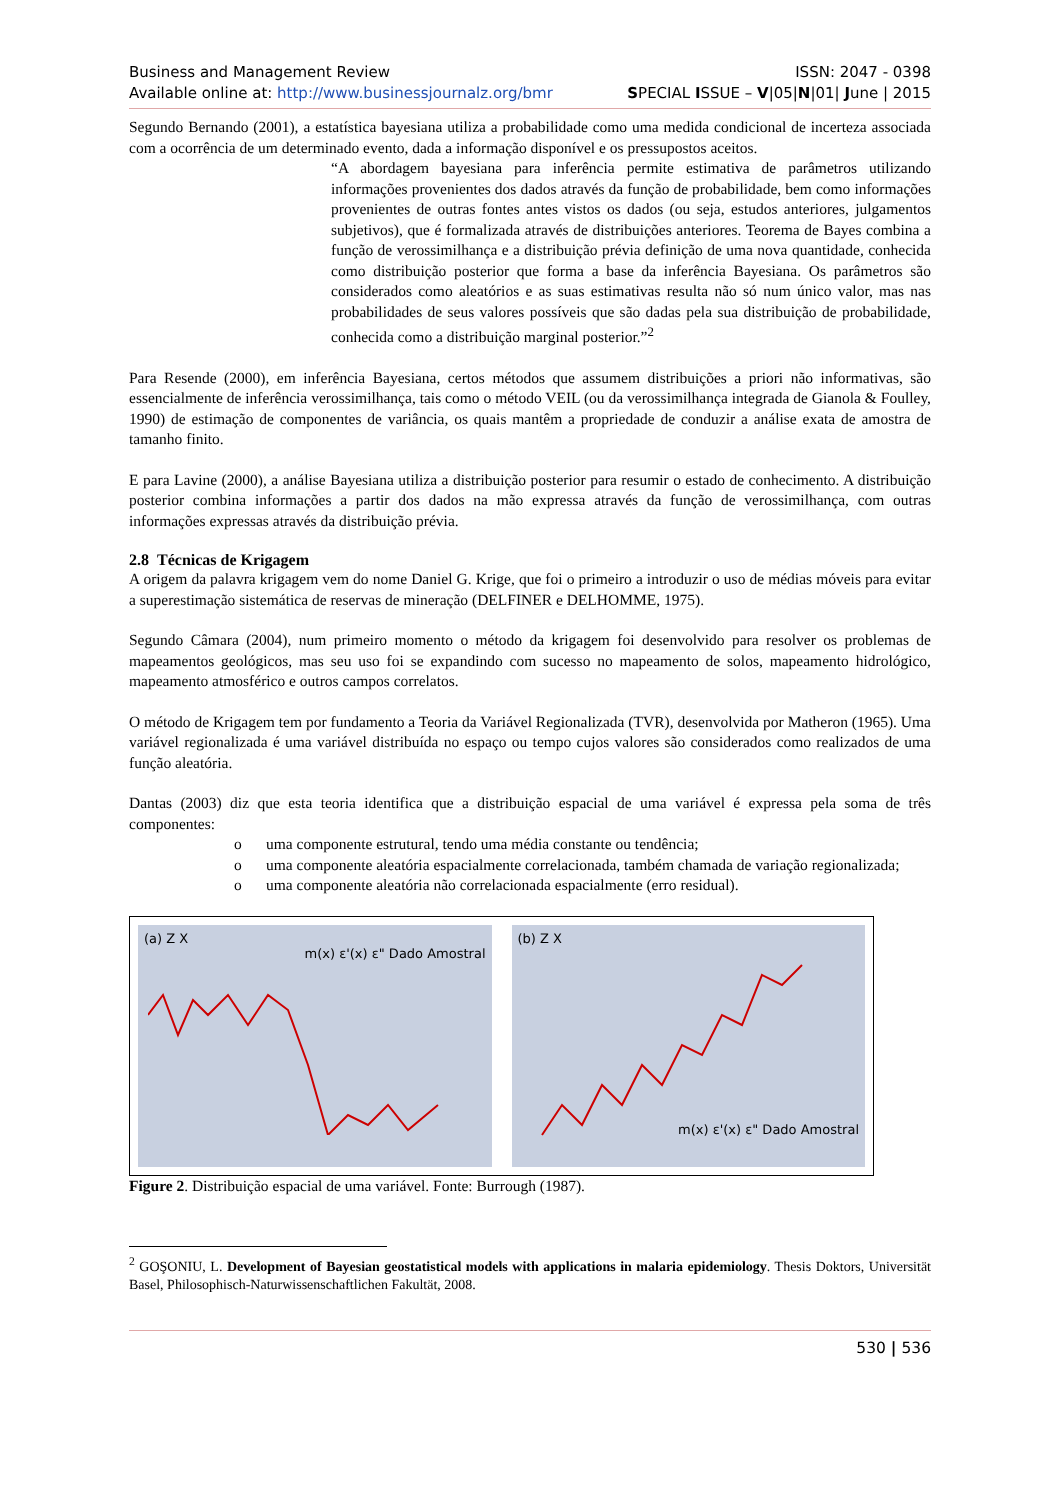Business and Management Review ISSN: 2047 - 0398
Available online at: http://www.businessjournalz.org/bmr SPECIAL ISSUE – V|05|N|01| June | 2015
Segundo Bernando (2001), a estatística bayesiana utiliza a probabilidade como uma medida condicional de incerteza associada com a ocorrência de um determinado evento, dada a informação disponível e os pressupostos aceitos.
“A abordagem bayesiana para inferência permite estimativa de parâmetros utilizando informações provenientes dos dados através da função de probabilidade, bem como informações provenientes de outras fontes antes vistos os dados (ou seja, estudos anteriores, julgamentos subjetivos), que é formalizada através de distribuições anteriores. Teorema de Bayes combina a função de verossimilhança e a distribuição prévia definição de uma nova quantidade, conhecida como distribuição posterior que forma a base da inferência Bayesiana. Os parâmetros são considerados como aleatórios e as suas estimativas resulta não só num único valor, mas nas probabilidades de seus valores possíveis que são dadas pela sua distribuição de probabilidade, conhecida como a distribuição marginal posterior.”<sup>2</sup>
Para Resende (2000), em inferência Bayesiana, certos métodos que assumem distribuições a priori não informativas, são essencialmente de inferência verossimilhança, tais como o método VEIL (ou da verossimilhança integrada de Gianola & Foulley, 1990) de estimação de componentes de variância, os quais mantêm a propriedade de conduzir a análise exata de amostra de tamanho finito.
E para Lavine (2000), a análise Bayesiana utiliza a distribuição posterior para resumir o estado de conhecimento. A distribuição posterior combina informações a partir dos dados na mão expressa através da função de verossimilhança, com outras informações expressas através da distribuição prévia.
2.8 Técnicas de Krigagem
A origem da palavra krigagem vem do nome Daniel G. Krige, que foi o primeiro a introduzir o uso de médias móveis para evitar a superestimação sistemática de reservas de mineração (DELFINER e DELHOMME, 1975).
Segundo Câmara (2004), num primeiro momento o método da krigagem foi desenvolvido para resolver os problemas de mapeamentos geológicos, mas seu uso foi se expandindo com sucesso no mapeamento de solos, mapeamento hidrológico, mapeamento atmosférico e outros campos correlatos.
O método de Krigagem tem por fundamento a Teoria da Variável Regionalizada (TVR), desenvolvida por Matheron (1965). Uma variável regionalizada é uma variável distribuída no espaço ou tempo cujos valores são considerados como realizados de uma função aleatória.
Dantas (2003) diz que esta teoria identifica que a distribuição espacial de uma variável é expressa pela soma de três componentes:
o uma componente estrutural, tendo uma média constante ou tendência;
o uma componente aleatória espacialmente correlacionada, também chamada de variação regionalizada;
o uma componente aleatória não correlacionada espacialmente (erro residual).
(a) Z X
m(x) ε'(x) ε" Dado Amostral
(b) Z X
m(x) ε'(x) ε" Dado Amostral
Figure 2. Distribuição espacial de uma variável. Fonte: Burrough (1987).
<sup>2</sup> GOŞONIU, L. Development of Bayesian geostatistical models with applications in malaria epidemiology. Thesis Doktors, Universität Basel, Philosophisch-Naturwissenschaftlichen Fakultät, 2008.
530 | 536